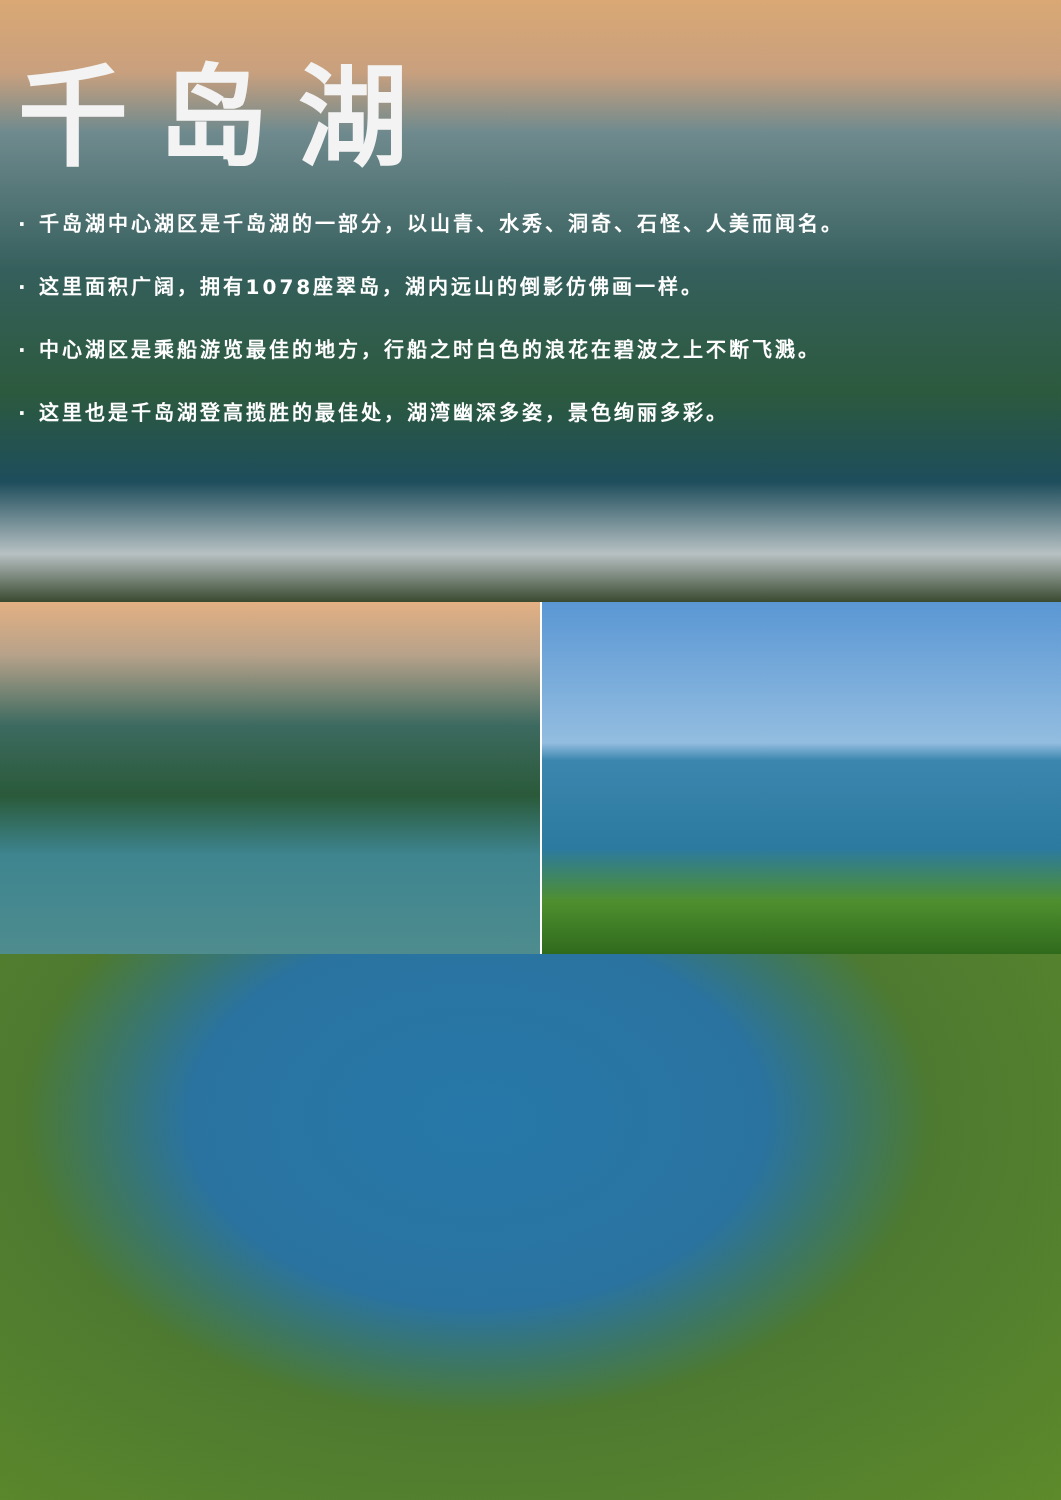千岛湖
· 千岛湖中心湖区是千岛湖的一部分，以山青、水秀、洞奇、石怪、人美而闻名。
· 这里面积广阔，拥有1078座翠岛，湖内远山的倒影仿佛画一样。
· 中心湖区是乘船游览最佳的地方，行船之时白色的浪花在碧波之上不断飞溅。
· 这里也是千岛湖登高揽胜的最佳处，湖湾幽深多姿，景色绚丽多彩。